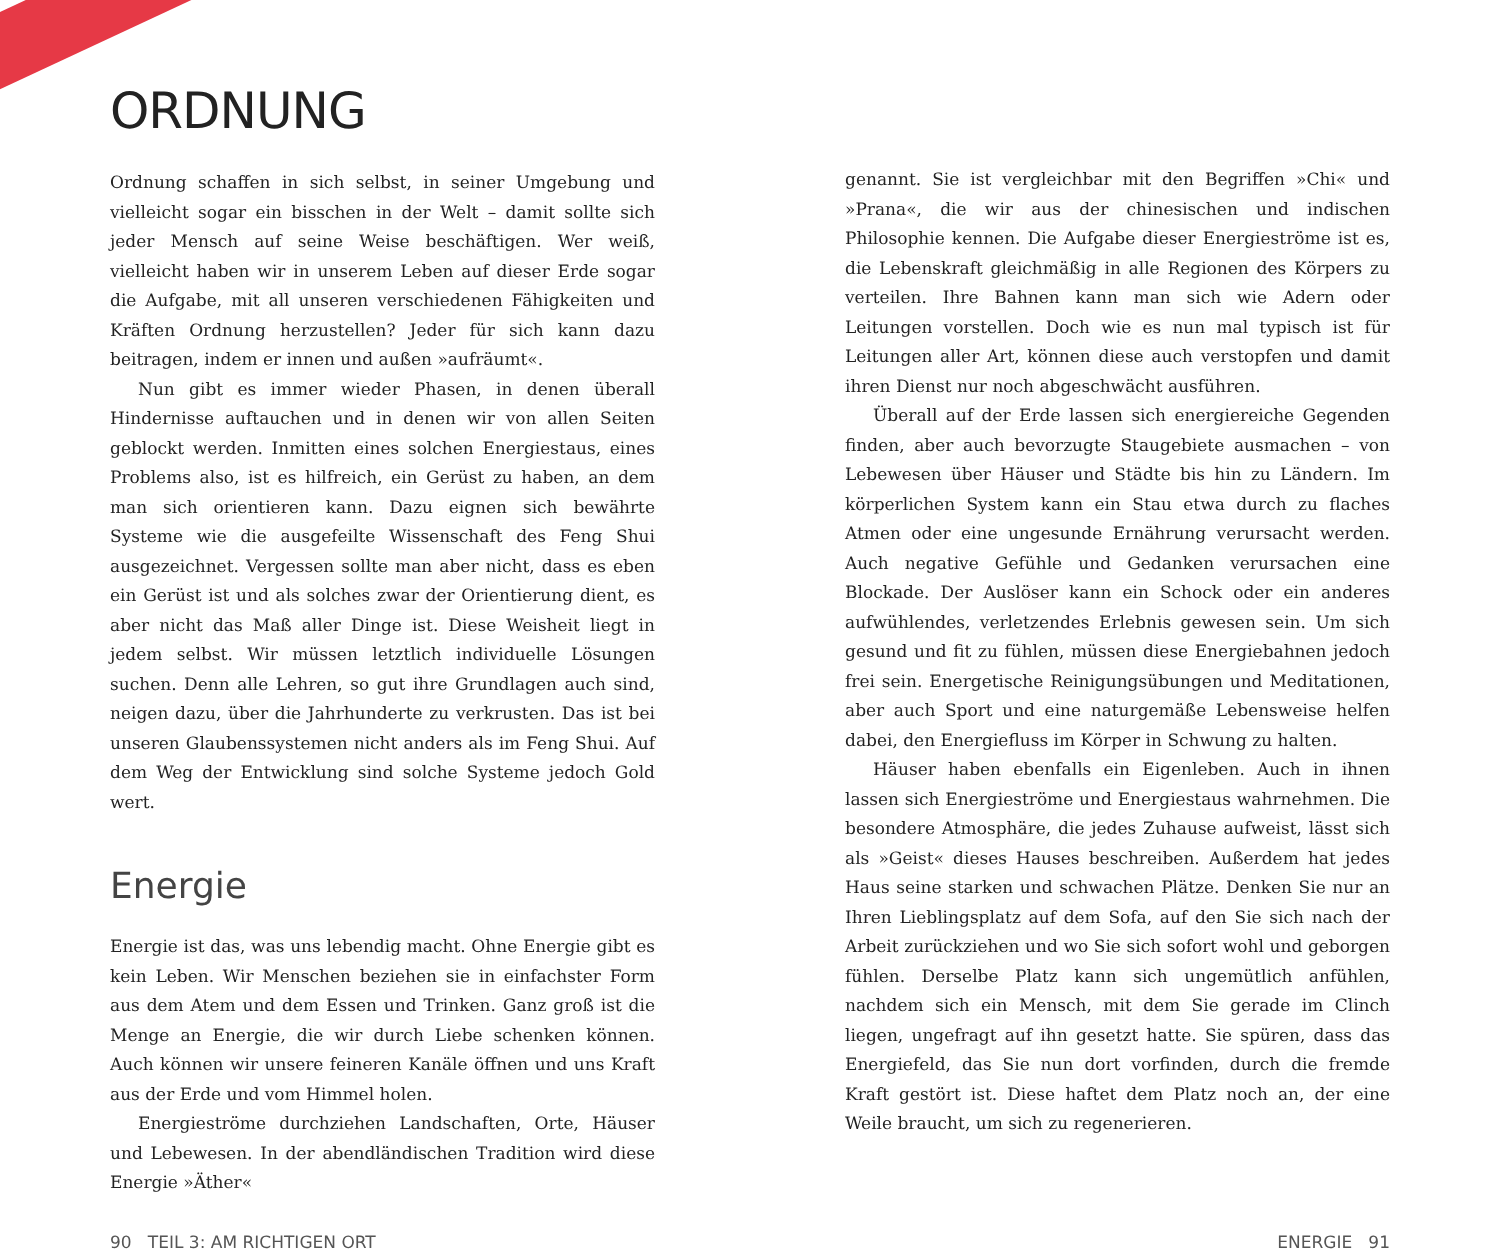• • •
ORDNUNG
Ordnung schaffen in sich selbst, in seiner Umgebung und vielleicht sogar ein bisschen in der Welt – damit sollte sich jeder Mensch auf seine Weise beschäftigen. Wer weiß, vielleicht haben wir in unserem Leben auf dieser Erde sogar die Aufgabe, mit all unseren verschiedenen Fähigkeiten und Kräften Ordnung herzustellen? Jeder für sich kann dazu beitragen, indem er innen und außen »aufräumt«.
Nun gibt es immer wieder Phasen, in denen überall Hindernisse auftauchen und in denen wir von allen Seiten geblockt werden. Inmitten eines solchen Energiestaus, eines Problems also, ist es hilfreich, ein Gerüst zu haben, an dem man sich orientieren kann. Dazu eignen sich bewährte Systeme wie die ausgefeilte Wissenschaft des Feng Shui ausgezeichnet. Vergessen sollte man aber nicht, dass es eben ein Gerüst ist und als solches zwar der Orientierung dient, es aber nicht das Maß aller Dinge ist. Diese Weisheit liegt in jedem selbst. Wir müssen letztlich individuelle Lösungen suchen. Denn alle Lehren, so gut ihre Grundlagen auch sind, neigen dazu, über die Jahrhunderte zu verkrusten. Das ist bei unseren Glaubenssystemen nicht anders als im Feng Shui. Auf dem Weg der Entwicklung sind solche Systeme jedoch Gold wert.
Energie
Energie ist das, was uns lebendig macht. Ohne Energie gibt es kein Leben. Wir Menschen beziehen sie in einfachster Form aus dem Atem und dem Essen und Trinken. Ganz groß ist die Menge an Energie, die wir durch Liebe schenken können. Auch können wir unsere feineren Kanäle öffnen und uns Kraft aus der Erde und vom Himmel holen.
Energieströme durchziehen Landschaften, Orte, Häuser und Lebewesen. In der abendländischen Tradition wird diese Energie »Äther«
genannt. Sie ist vergleichbar mit den Begriffen »Chi« und »Prana«, die wir aus der chinesischen und indischen Philosophie kennen. Die Aufgabe dieser Energieströme ist es, die Lebenskraft gleichmäßig in alle Regionen des Körpers zu verteilen. Ihre Bahnen kann man sich wie Adern oder Leitungen vorstellen. Doch wie es nun mal typisch ist für Leitungen aller Art, können diese auch verstopfen und damit ihren Dienst nur noch abgeschwächt ausführen.
Überall auf der Erde lassen sich energiereiche Gegenden finden, aber auch bevorzugte Staugebiete ausmachen – von Lebewesen über Häuser und Städte bis hin zu Ländern. Im körperlichen System kann ein Stau etwa durch zu flaches Atmen oder eine ungesunde Ernährung verursacht werden. Auch negative Gefühle und Gedanken verursachen eine Blockade. Der Auslöser kann ein Schock oder ein anderes aufwühlendes, verletzendes Erlebnis gewesen sein. Um sich gesund und fit zu fühlen, müssen diese Energiebahnen jedoch frei sein. Energetische Reinigungsübungen und Meditationen, aber auch Sport und eine naturgemäße Lebensweise helfen dabei, den Energiefluss im Körper in Schwung zu halten.
Häuser haben ebenfalls ein Eigenleben. Auch in ihnen lassen sich Energieströme und Energiestaus wahrnehmen. Die besondere Atmosphäre, die jedes Zuhause aufweist, lässt sich als »Geist« dieses Hauses beschreiben. Außerdem hat jedes Haus seine starken und schwachen Plätze. Denken Sie nur an Ihren Lieblingsplatz auf dem Sofa, auf den Sie sich nach der Arbeit zurückziehen und wo Sie sich sofort wohl und geborgen fühlen. Derselbe Platz kann sich ungemütlich anfühlen, nachdem sich ein Mensch, mit dem Sie gerade im Clinch liegen, ungefragt auf ihn gesetzt hatte. Sie spüren, dass das Energiefeld, das Sie nun dort vorfinden, durch die fremde Kraft gestört ist. Diese haftet dem Platz noch an, der eine Weile braucht, um sich zu regenerieren.
90 TEIL 3: AM RICHTIGEN ORT ENERGIE 91